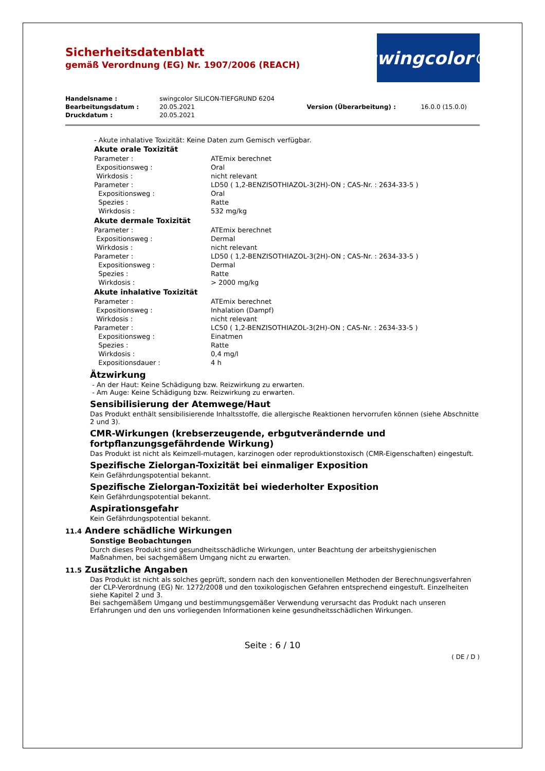Sicherheitsdatenblatt
gemäß Verordnung (EG) Nr. 1907/2006 (REACH)
swingcolor®
| Handelsname : | swingcolor SILICON-TIEFGRUND 6204 | | |
| Bearbeitungsdatum : | 20.05.2021 | Version (Überarbeitung) : | 16.0.0 (15.0.0) |
| Druckdatum : | 20.05.2021 | | |
- Akute inhalative Toxizität: Keine Daten zum Gemisch verfügbar.
Akute orale Toxizität
| Parameter : | ATEmix berechnet |
| Expositionsweg : | Oral |
| Wirkdosis : | nicht relevant |
| Parameter : | LD50 ( 1,2-BENZISOTHIAZOL-3(2H)-ON ; CAS-Nr. : 2634-33-5 ) |
| Expositionsweg : | Oral |
| Spezies : | Ratte |
| Wirkdosis : | 532 mg/kg |
Akute dermale Toxizität
| Parameter : | ATEmix berechnet |
| Expositionsweg : | Dermal |
| Wirkdosis : | nicht relevant |
| Parameter : | LD50 ( 1,2-BENZISOTHIAZOL-3(2H)-ON ; CAS-Nr. : 2634-33-5 ) |
| Expositionsweg : | Dermal |
| Spezies : | Ratte |
| Wirkdosis : | > 2000 mg/kg |
Akute inhalative Toxizität
| Parameter : | ATEmix berechnet |
| Expositionsweg : | Inhalation (Dampf) |
| Wirkdosis : | nicht relevant |
| Parameter : | LC50 ( 1,2-BENZISOTHIAZOL-3(2H)-ON ; CAS-Nr. : 2634-33-5 ) |
| Expositionsweg : | Einatmen |
| Spezies : | Ratte |
| Wirkdosis : | 0,4 mg/l |
| Expositionsdauer : | 4 h |
Ätzwirkung
- An der Haut: Keine Schädigung bzw. Reizwirkung zu erwarten.
- Am Auge: Keine Schädigung bzw. Reizwirkung zu erwarten.
Sensibilisierung der Atemwege/Haut
Das Produkt enthält sensibilisierende Inhaltsstoffe, die allergische Reaktionen hervorrufen können (siehe Abschnitte 2 und 3).
CMR-Wirkungen (krebserzeugende, erbgutverändernde und fortpflanzungsgefährdende Wirkung)
Das Produkt ist nicht als Keimzell-mutagen, karzinogen oder reproduktionstoxisch (CMR-Eigenschaften) eingestuft.
Spezifische Zielorgan-Toxizität bei einmaliger Exposition
Kein Gefährdungspotential bekannt.
Spezifische Zielorgan-Toxizität bei wiederholter Exposition
Kein Gefährdungspotential bekannt.
Aspirationsgefahr
Kein Gefährdungspotential bekannt.
11.4 Andere schädliche Wirkungen
Sonstige Beobachtungen
Durch dieses Produkt sind gesundheitsschädliche Wirkungen, unter Beachtung der arbeitshygienischen Maßnahmen, bei sachgemäßem Umgang nicht zu erwarten.
11.5 Zusätzliche Angaben
Das Produkt ist nicht als solches geprüft, sondern nach den konventionellen Methoden der Berechnungsverfahren der CLP-Verordnung (EG) Nr. 1272/2008 und den toxikologischen Gefahren entsprechend eingestuft. Einzelheiten siehe Kapitel 2 und 3.
Bei sachgemäßem Umgang und bestimmungsgemäßer Verwendung verursacht das Produkt nach unseren Erfahrungen und den uns vorliegenden Informationen keine gesundheitsschädlichen Wirkungen.
Seite : 6 / 10
( DE / D )